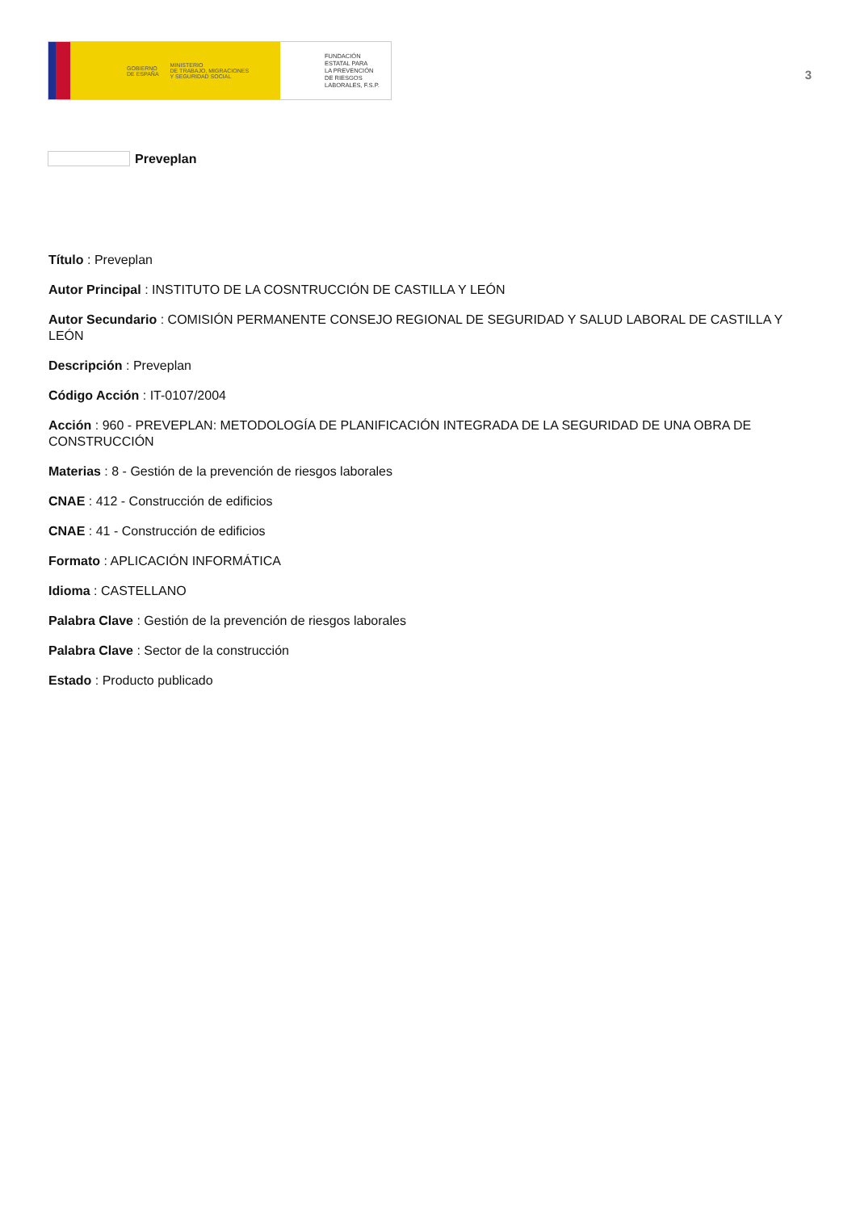GOBIERNO
DE ESPAÑA MINISTERIO
DE TRABAJO, MIGRACIONES
Y SEGURIDAD SOCIAL
FUNDACIÓN
ESTATAL PARA
LA PREVENCIÓN
DE RIESGOS
LABORALES, F.S.P.
3
Preveplan
Título : Preveplan
Autor Principal : INSTITUTO DE LA COSNTRUCCIÓN DE CASTILLA Y LEÓN
Autor Secundario : COMISIÓN PERMANENTE CONSEJO REGIONAL DE SEGURIDAD Y SALUD LABORAL DE CASTILLA Y LEÓN
Descripción : Preveplan
Código Acción : IT-0107/2004
Acción : 960 - PREVEPLAN: METODOLOGÍA DE PLANIFICACIÓN INTEGRADA DE LA SEGURIDAD DE UNA OBRA DE CONSTRUCCIÓN
Materias : 8 - Gestión de la prevención de riesgos laborales
CNAE : 412 - Construcción de edificios
CNAE : 41 - Construcción de edificios
Formato : APLICACIÓN INFORMÁTICA
Idioma : CASTELLANO
Palabra Clave : Gestión de la prevención de riesgos laborales
Palabra Clave : Sector de la construcción
Estado : Producto publicado